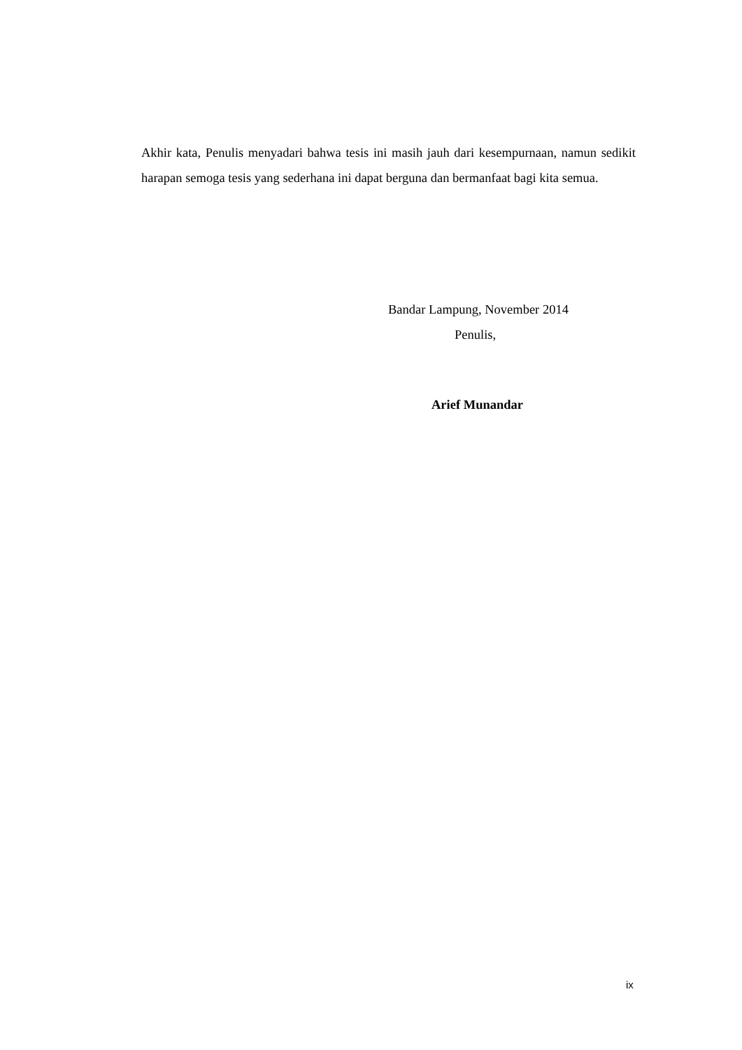Akhir kata, Penulis menyadari bahwa tesis ini masih jauh dari kesempurnaan, namun sedikit harapan semoga tesis yang sederhana ini dapat berguna dan bermanfaat bagi kita semua.
Bandar Lampung, November 2014
Penulis,
Arief Munandar
ix